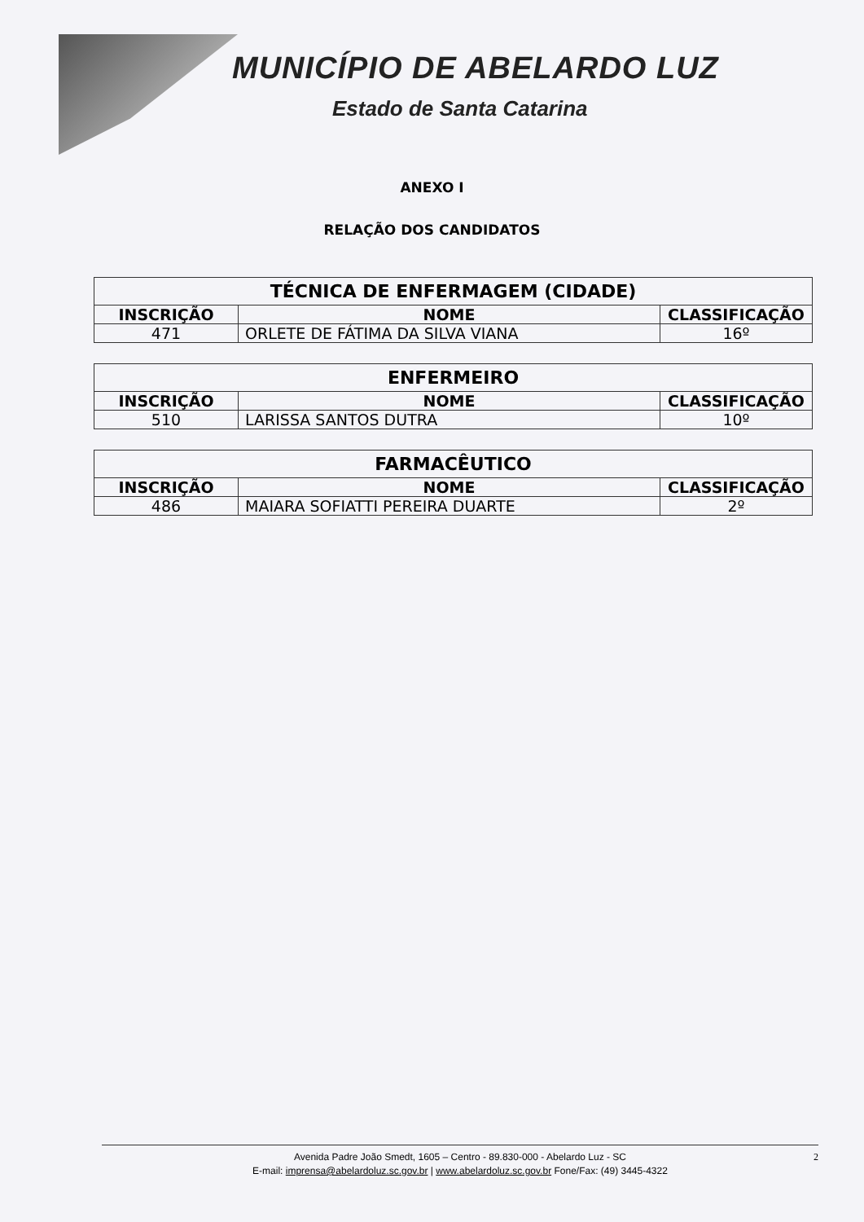MUNICÍPIO DE ABELARDO LUZ
Estado de Santa Catarina
ANEXO I
RELAÇÃO DOS CANDIDATOS
| TÉCNICA DE ENFERMAGEM (CIDADE) | | |
| --- | --- | --- |
| INSCRIÇÃO | NOME | CLASSIFICAÇÃO |
| 471 | ORLETE DE FÁTIMA DA SILVA VIANA | 16º |
| ENFERMEIRO | | |
| --- | --- | --- |
| INSCRIÇÃO | NOME | CLASSIFICAÇÃO |
| 510 | LARISSA SANTOS DUTRA | 10º |
| FARMACÊUTICO | | |
| --- | --- | --- |
| INSCRIÇÃO | NOME | CLASSIFICAÇÃO |
| 486 | MAIARA SOFIATTI PEREIRA DUARTE | 2º |
Avenida Padre João Smedt, 1605 – Centro - 89.830-000 - Abelardo Luz - SC 2
E-mail: imprensa@abelardoluz.sc.gov.br | www.abelardoluz.sc.gov.br Fone/Fax: (49) 3445-4322